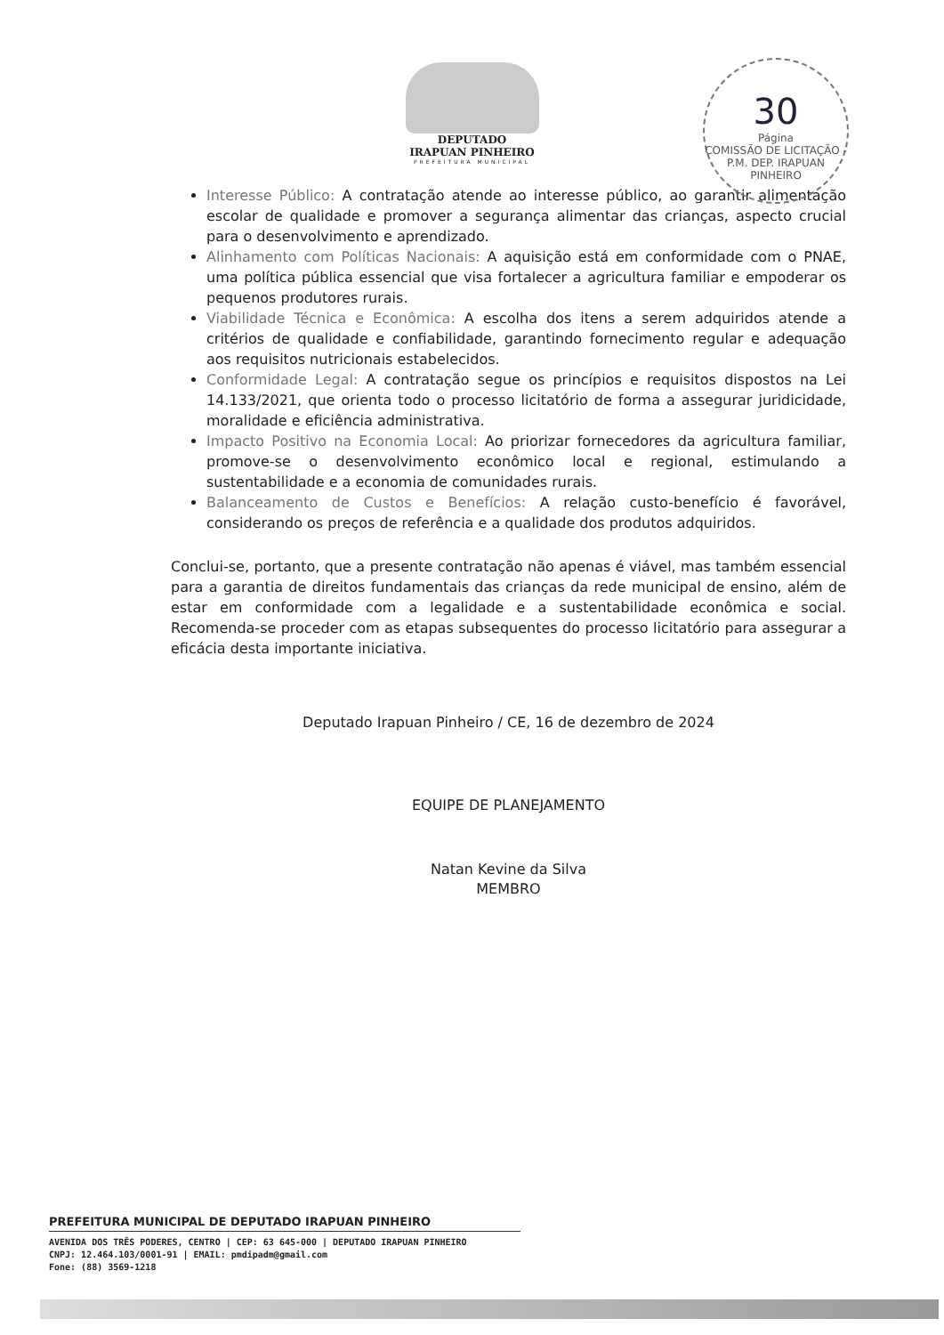DEPUTADO
IRAPUAN PINHEIRO
PREFEITURA MUNICIPAL
30
Página
COMISSÃO DE LICITAÇÃO - P.M. DEP. IRAPUAN PINHEIRO
Interesse Público: A contratação atende ao interesse público, ao garantir alimentação escolar de qualidade e promover a segurança alimentar das crianças, aspecto crucial para o desenvolvimento e aprendizado.
Alinhamento com Políticas Nacionais: A aquisição está em conformidade com o PNAE, uma política pública essencial que visa fortalecer a agricultura familiar e empoderar os pequenos produtores rurais.
Viabilidade Técnica e Econômica: A escolha dos itens a serem adquiridos atende a critérios de qualidade e confiabilidade, garantindo fornecimento regular e adequação aos requisitos nutricionais estabelecidos.
Conformidade Legal: A contratação segue os princípios e requisitos dispostos na Lei 14.133/2021, que orienta todo o processo licitatório de forma a assegurar juridicidade, moralidade e eficiência administrativa.
Impacto Positivo na Economia Local: Ao priorizar fornecedores da agricultura familiar, promove-se o desenvolvimento econômico local e regional, estimulando a sustentabilidade e a economia de comunidades rurais.
Balanceamento de Custos e Benefícios: A relação custo-benefício é favorável, considerando os preços de referência e a qualidade dos produtos adquiridos.
Conclui-se, portanto, que a presente contratação não apenas é viável, mas também essencial para a garantia de direitos fundamentais das crianças da rede municipal de ensino, além de estar em conformidade com a legalidade e a sustentabilidade econômica e social. Recomenda-se proceder com as etapas subsequentes do processo licitatório para assegurar a eficácia desta importante iniciativa.
Deputado Irapuan Pinheiro / CE, 16 de dezembro de 2024
EQUIPE DE PLANEJAMENTO
Natan Kevine da Silva
MEMBRO
PREFEITURA MUNICIPAL DE DEPUTADO IRAPUAN PINHEIRO
AVENIDA DOS TRÊS PODERES, CENTRO | CEP: 63 645-000 | DEPUTADO IRAPUAN PINHEIRO
CNPJ: 12.464.103/0001-91 | EMAIL: pmdipadm@gmail.com
Fone: (88) 3569-1218